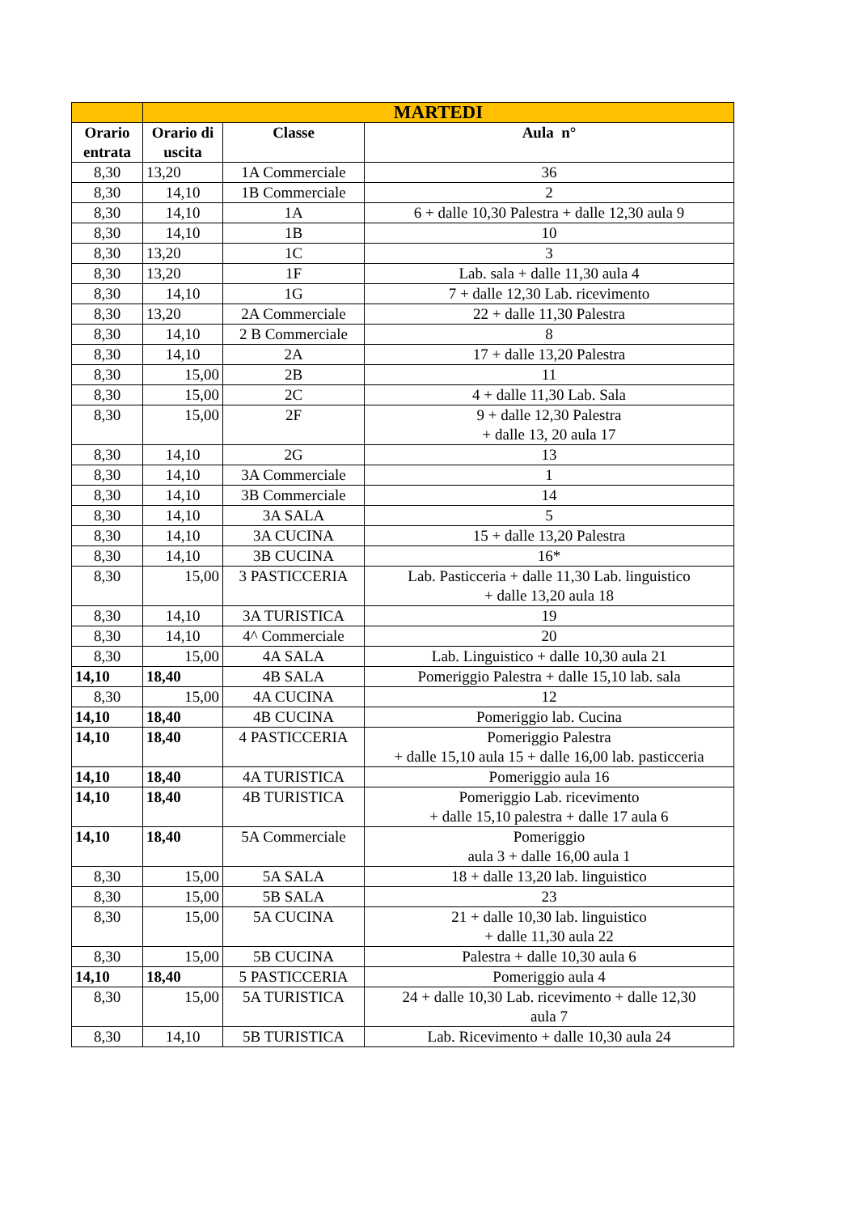| | MARTEDI | | |
| --- | --- | --- | --- |
| Orario entrata | Orario di uscita | Classe | Aula n° |
| 8,30 | 13,20 | 1A Commerciale | 36 |
| 8,30 | 14,10 | 1B Commerciale | 2 |
| 8,30 | 14,10 | 1A | 6 + dalle 10,30 Palestra + dalle 12,30 aula 9 |
| 8,30 | 14,10 | 1B | 10 |
| 8,30 | 13,20 | 1C | 3 |
| 8,30 | 13,20 | 1F | Lab. sala + dalle 11,30 aula 4 |
| 8,30 | 14,10 | 1G | 7 + dalle 12,30 Lab. ricevimento |
| 8,30 | 13,20 | 2A Commerciale | 22 + dalle 11,30 Palestra |
| 8,30 | 14,10 | 2 B Commerciale | 8 |
| 8,30 | 14,10 | 2A | 17 + dalle 13,20 Palestra |
| 8,30 | 15,00 | 2B | 11 |
| 8,30 | 15,00 | 2C | 4 + dalle 11,30 Lab. Sala |
| 8,30 | 15,00 | 2F | 9 + dalle 12,30 Palestra + dalle 13, 20 aula 17 |
| 8,30 | 14,10 | 2G | 13 |
| 8,30 | 14,10 | 3A Commerciale | 1 |
| 8,30 | 14,10 | 3B Commerciale | 14 |
| 8,30 | 14,10 | 3A SALA | 5 |
| 8,30 | 14,10 | 3A CUCINA | 15 + dalle 13,20 Palestra |
| 8,30 | 14,10 | 3B CUCINA | 16* |
| 8,30 | 15,00 | 3 PASTICCERIA | Lab. Pasticceria + dalle 11,30 Lab. linguistico + dalle 13,20 aula 18 |
| 8,30 | 14,10 | 3A TURISTICA | 19 |
| 8,30 | 14,10 | 4^ Commerciale | 20 |
| 8,30 | 15,00 | 4A SALA | Lab. Linguistico + dalle 10,30 aula 21 |
| 14,10 | 18,40 | 4B SALA | Pomeriggio Palestra + dalle 15,10 lab. sala |
| 8,30 | 15,00 | 4A CUCINA | 12 |
| 14,10 | 18,40 | 4B CUCINA | Pomeriggio lab. Cucina |
| 14,10 | 18,40 | 4 PASTICCERIA | Pomeriggio Palestra + dalle 15,10 aula 15 + dalle 16,00 lab. pasticceria |
| 14,10 | 18,40 | 4A TURISTICA | Pomeriggio aula 16 |
| 14,10 | 18,40 | 4B TURISTICA | Pomeriggio Lab. ricevimento + dalle 15,10 palestra + dalle 17 aula 6 |
| 14,10 | 18,40 | 5A Commerciale | Pomeriggio aula 3 + dalle 16,00 aula 1 |
| 8,30 | 15,00 | 5A SALA | 18 + dalle 13,20 lab. linguistico |
| 8,30 | 15,00 | 5B SALA | 23 |
| 8,30 | 15,00 | 5A CUCINA | 21 + dalle 10,30 lab. linguistico + dalle 11,30 aula 22 |
| 8,30 | 15,00 | 5B CUCINA | Palestra + dalle 10,30 aula 6 |
| 14,10 | 18,40 | 5 PASTICCERIA | Pomeriggio aula 4 |
| 8,30 | 15,00 | 5A TURISTICA | 24 + dalle 10,30 Lab. ricevimento + dalle 12,30 aula 7 |
| 8,30 | 14,10 | 5B TURISTICA | Lab. Ricevimento + dalle 10,30 aula 24 |